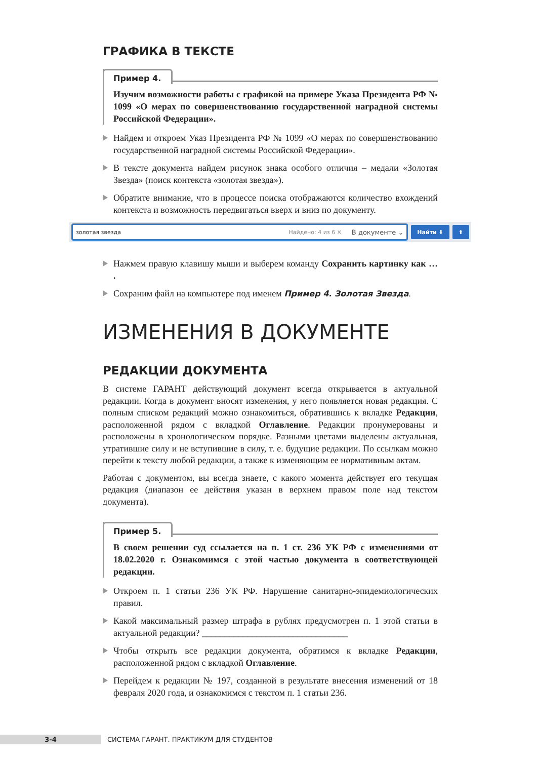ГРАФИКА В ТЕКСТЕ
Пример 4.
Изучим возможности работы с графикой на примере Указа Президента РФ № 1099 «О мерах по совершенствованию государственной наградной системы Российской Федерации».
Найдем и откроем Указ Президента РФ № 1099 «О мерах по совершенствованию государственной наградной системы Российской Федерации».
В тексте документа найдем рисунок знака особого отличия – медали «Золотая Звезда» (поиск контекста «золотая звезда»).
Обратите внимание, что в процессе поиска отображаются количество вхождений контекста и возможность передвигаться вверх и вниз по документу.
золотая звезда Найдено: 4 из 6 ✕ В документе ⌄
Найти ⬇ ⬆
Нажмем правую клавишу мыши и выберем команду Сохранить картинку как … .
Сохраним файл на компьютере под именем Пример 4. Золотая Звезда.
ИЗМЕНЕНИЯ В ДОКУМЕНТЕ
РЕДАКЦИИ ДОКУМЕНТА
В системе ГАРАНТ действующий документ всегда открывается в актуальной редакции. Когда в документ вносят изменения, у него появляется новая редакция. С полным списком редакций можно ознакомиться, обратившись к вкладке Редакции, расположенной рядом с вкладкой Оглавление. Редакции пронумерованы и расположены в хронологическом порядке. Разными цветами выделены актуальная, утратившие силу и не вступившие в силу, т. е. будущие редакции. По ссылкам можно перейти к тексту любой редакции, а также к изменяющим ее нормативным актам.
Работая с документом, вы всегда знаете, с какого момента действует его текущая редакция (диапазон ее действия указан в верхнем правом поле над текстом документа).
Пример 5.
В своем решении суд ссылается на п. 1 ст. 236 УК РФ с изменениями от 18.02.2020 г. Ознакомимся с этой частью документа в соответствующей редакции.
Откроем п. 1 статьи 236 УК РФ. Нарушение санитарно-эпидемиологических правил.
Какой максимальный размер штрафа в рублях предусмотрен п. 1 этой статьи в актуальной редакции? ________________________________
Чтобы открыть все редакции документа, обратимся к вкладке Редакции, расположенной рядом с вкладкой Оглавление.
Перейдем к редакции № 197, созданной в результате внесения изменений от 18 февраля 2020 года, и ознакомимся с текстом п. 1 статьи 236.
3-4
СИСТЕМА ГАРАНТ. ПРАКТИКУМ ДЛЯ СТУДЕНТОВ